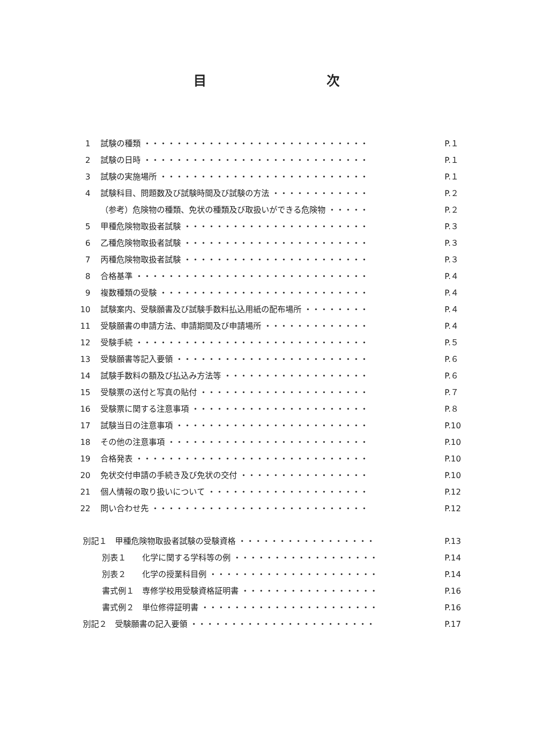目 次
1 試験の種類 ・・・・・・・・・・・・・・・・・・・・・・・・・・・・ P.１
2 試験の日時 ・・・・・・・・・・・・・・・・・・・・・・・・・・・・ P.１
3 試験の実施場所 ・・・・・・・・・・・・・・・・・・・・・・・・・・ P.１
4 試験科目、問題数及び試験時間及び試験の方法 ・・・・・・・・・・・・ P.２
（参考）危険物の種類、免状の種類及び取扱いができる危険物 ・・・・・ P.２
5 甲種危険物取扱者試験 ・・・・・・・・・・・・・・・・・・・・・・・ P.３
6 乙種危険物取扱者試験 ・・・・・・・・・・・・・・・・・・・・・・・ P.３
7 丙種危険物取扱者試験 ・・・・・・・・・・・・・・・・・・・・・・・ P.３
8 合格基準 ・・・・・・・・・・・・・・・・・・・・・・・・・・・・・ P.４
9 複数種類の受験 ・・・・・・・・・・・・・・・・・・・・・・・・・・ P.４
10 試験案内、受験願書及び試験手数料払込用紙の配布場所 ・・・・・・・・ P.４
11 受験願書の申請方法、申請期間及び申請場所 ・・・・・・・・・・・・・ P.４
12 受験手続 ・・・・・・・・・・・・・・・・・・・・・・・・・・・・・ P.５
13 受験願書等記入要領 ・・・・・・・・・・・・・・・・・・・・・・・・ P.６
14 試験手数料の額及び払込み方法等 ・・・・・・・・・・・・・・・・・・ P.６
15 受験票の送付と写真の貼付 ・・・・・・・・・・・・・・・・・・・・・ P.７
16 受験票に関する注意事項 ・・・・・・・・・・・・・・・・・・・・・・ P.８
17 試験当日の注意事項 ・・・・・・・・・・・・・・・・・・・・・・・・ P.10
18 その他の注意事項 ・・・・・・・・・・・・・・・・・・・・・・・・・ P.10
19 合格発表 ・・・・・・・・・・・・・・・・・・・・・・・・・・・・・ P.10
20 免状交付申請の手続き及び免状の交付 ・・・・・・・・・・・・・・・・ P.10
21 個人情報の取り扱いについて ・・・・・・・・・・・・・・・・・・・・ P.12
22 問い合わせ先 ・・・・・・・・・・・・・・・・・・・・・・・・・・・ P.12
別記１　甲種危険物取扱者試験の受験資格 ・・・・・・・・・・・・・・・・・ P.13
別表１　　化学に関する学科等の例 ・・・・・・・・・・・・・・・・・・ P.14
別表２　　化学の授業科目例 ・・・・・・・・・・・・・・・・・・・・・ P.14
書式例１　専修学校用受験資格証明書 ・・・・・・・・・・・・・・・・・ P.16
書式例２　単位修得証明書 ・・・・・・・・・・・・・・・・・・・・・・ P.16
別記２　受験願書の記入要領 ・・・・・・・・・・・・・・・・・・・・・・・ P.17